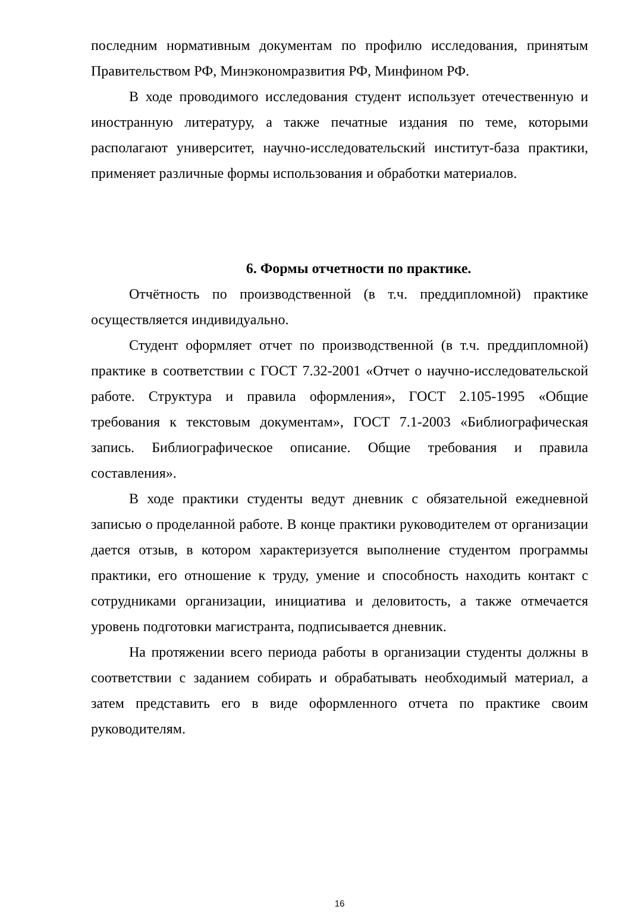последним нормативным документам по профилю исследования, принятым Правительством РФ, Минэкономразвития РФ, Минфином РФ.
В ходе проводимого исследования студент использует отечественную и иностранную литературу, а также печатные издания по теме, которыми располагают университет, научно-исследовательский институт-база практики, применяет различные формы использования и обработки материалов.
6. Формы отчетности по практике.
Отчётность по производственной (в т.ч. преддипломной) практике осуществляется индивидуально.
Студент оформляет отчет по производственной (в т.ч. преддипломной) практике в соответствии с ГОСТ 7.32-2001 «Отчет о научно-исследовательской работе. Структура и правила оформления», ГОСТ 2.105-1995 «Общие требования к текстовым документам», ГОСТ 7.1-2003 «Библиографическая запись. Библиографическое описание. Общие требования и правила составления».
В ходе практики студенты ведут дневник с обязательной ежедневной записью о проделанной работе. В конце практики руководителем от организации дается отзыв, в котором характеризуется выполнение студентом программы практики, его отношение к труду, умение и способность находить контакт с сотрудниками организации, инициатива и деловитость, а также отмечается уровень подготовки магистранта, подписывается дневник.
На протяжении всего периода работы в организации студенты должны в соответствии с заданием собирать и обрабатывать необходимый материал, а затем представить его в виде оформленного отчета по практике своим руководителям.
16